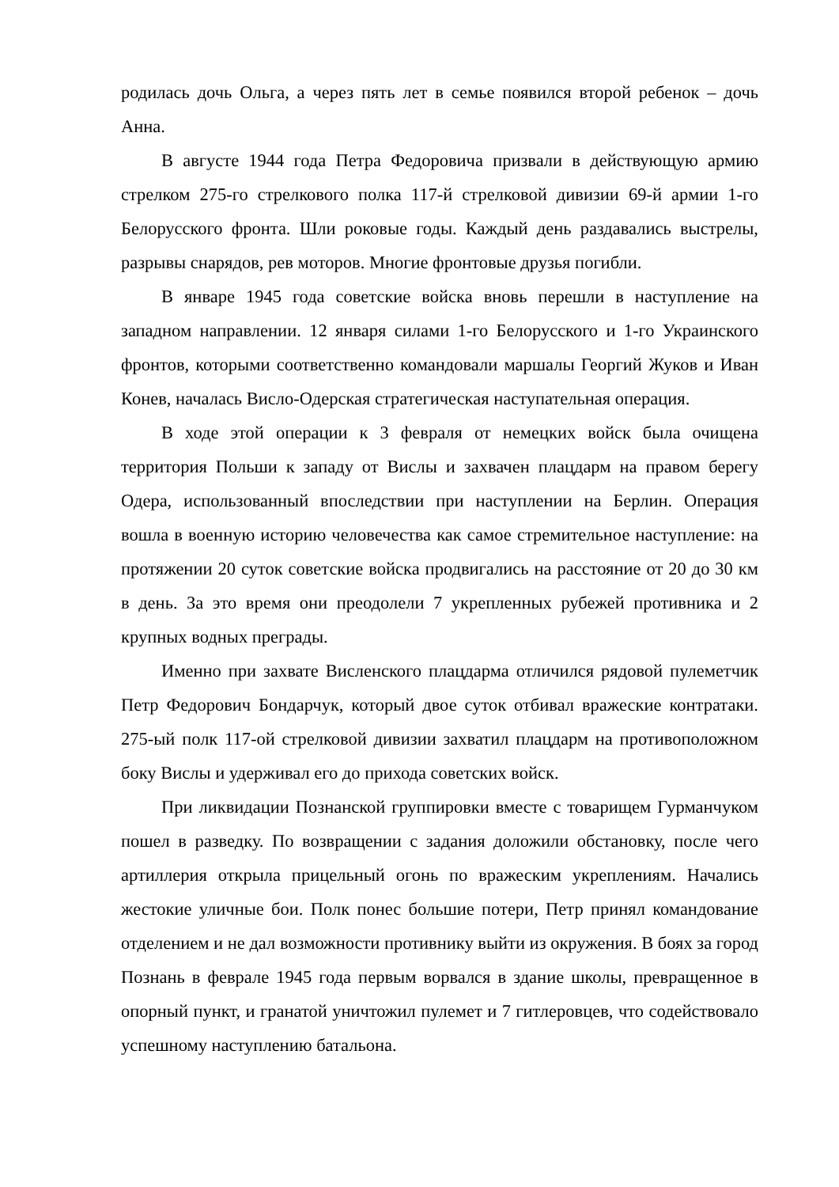родилась дочь Ольга, а через пять лет в семье появился второй ребенок – дочь Анна.
В августе 1944 года Петра Федоровича призвали в действующую армию стрелком 275-го стрелкового полка 117-й стрелковой дивизии 69-й армии 1-го Белорусского фронта. Шли роковые годы. Каждый день раздавались выстрелы, разрывы снарядов, рев моторов. Многие фронтовые друзья погибли.
В январе 1945 года советские войска вновь перешли в наступление на западном направлении. 12 января силами 1-го Белорусского и 1-го Украинского фронтов, которыми соответственно командовали маршалы Георгий Жуков и Иван Конев, началась Висло-Одерская стратегическая наступательная операция.
В ходе этой операции к 3 февраля от немецких войск была очищена территория Польши к западу от Вислы и захвачен плацдарм на правом берегу Одера, использованный впоследствии при наступлении на Берлин. Операция вошла в военную историю человечества как самое стремительное наступление: на протяжении 20 суток советские войска продвигались на расстояние от 20 до 30 км в день. За это время они преодолели 7 укрепленных рубежей противника и 2 крупных водных преграды.
Именно при захвате Висленского плацдарма отличился рядовой пулеметчик Петр Федорович Бондарчук, который двое суток отбивал вражеские контратаки. 275-ый полк 117-ой стрелковой дивизии захватил плацдарм на противоположном боку Вислы и удерживал его до прихода советских войск.
При ликвидации Познанской группировки вместе с товарищем Гурманчуком пошел в разведку. По возвращении с задания доложили обстановку, после чего артиллерия открыла прицельный огонь по вражеским укреплениям. Начались жестокие уличные бои. Полк понес большие потери, Петр принял командование отделением и не дал возможности противнику выйти из окружения. В боях за город Познань в феврале 1945 года первым ворвался в здание школы, превращенное в опорный пункт, и гранатой уничтожил пулемет и 7 гитлеровцев, что содействовало успешному наступлению батальона.